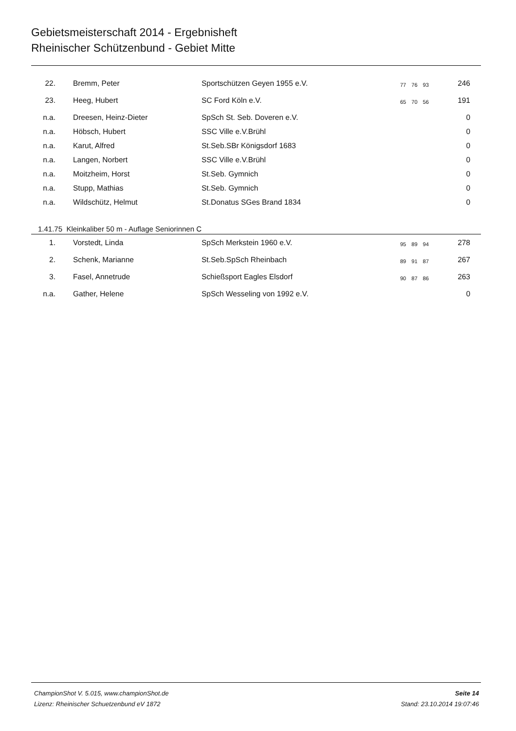Gebietsmeisterschaft 2014 - Ergebnisheft
Rheinischer Schützenbund - Gebiet Mitte
| 22. | | Bremm, Peter | Sportschützen Geyen 1955 e.V. | 77 76 93 | 246 | |
| 23. | | Heeg, Hubert | SC Ford Köln e.V. | 65 70 56 | 191 | |
| n.a. | | Dreesen, Heinz-Dieter | SpSch St. Seb. Doveren e.V. | | 0 | |
| n.a. | | Höbsch, Hubert | SSC Ville e.V.Brühl | | 0 | |
| n.a. | | Karut, Alfred | St.Seb.SBr Königsdorf 1683 | | 0 | |
| n.a. | | Langen, Norbert | SSC Ville e.V.Brühl | | 0 | |
| n.a. | | Moitzheim, Horst | St.Seb. Gymnich | | 0 | |
| n.a. | | Stupp, Mathias | St.Seb. Gymnich | | 0 | |
| n.a. | | Wildschütz, Helmut | St.Donatus SGes Brand 1834 | | 0 | |
1.41.75 Kleinkaliber 50 m - Auflage Seniorinnen C
| 1. | | Vorstedt, Linda | SpSch Merkstein 1960 e.V. | 95 89 94 | 278 | |
| 2. | | Schenk, Marianne | St.Seb.SpSch Rheinbach | 89 91 87 | 267 | |
| 3. | | Fasel, Annetrude | Schießsport Eagles Elsdorf | 90 87 86 | 263 | |
| n.a. | | Gather, Helene | SpSch Wesseling von 1992 e.V. | | 0 | |
ChampionShot V. 5.015, www.championShot.de
Lizenz: Rheinischer Schuetzenbund eV 1872
Seite 14
Stand: 23.10.2014 19:07:46